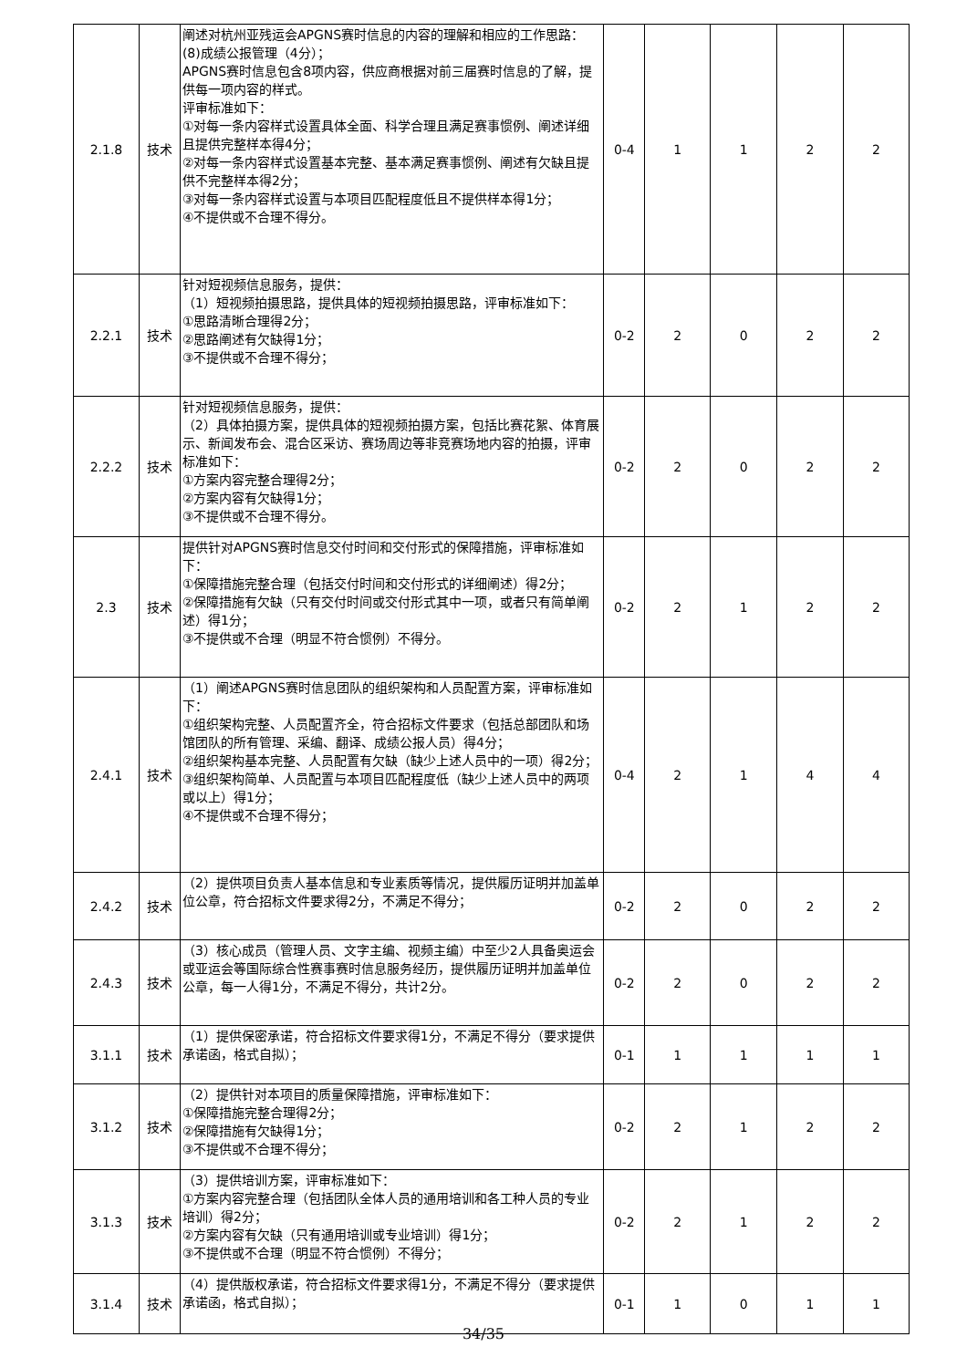| 2.1.8 | 技术 | 阐述对杭州亚残运会APGNS赛时信息的内容的理解和相应的工作思路： (8)成绩公报管理（4分）； APGNS赛时信息包含8项内容，供应商根据对前三届赛时信息的了解，提供每一项内容的样式。 评审标准如下： ①对每一条内容样式设置具体全面、科学合理且满足赛事惯例、阐述详细且提供完整样本得4分； ②对每一条内容样式设置基本完整、基本满足赛事惯例、阐述有欠缺且提供不完整样本得2分； ③对每一条内容样式设置与本项目匹配程度低且不提供样本得1分； ④不提供或不合理不得分。 | 0-4 | 1 | 1 | 2 | 2 |
| 2.2.1 | 技术 | 针对短视频信息服务，提供： （1）短视频拍摄思路，提供具体的短视频拍摄思路，评审标准如下： ①思路清晰合理得2分； ②思路阐述有欠缺得1分； ③不提供或不合理不得分； | 0-2 | 2 | 0 | 2 | 2 |
| 2.2.2 | 技术 | 针对短视频信息服务，提供： （2）具体拍摄方案，提供具体的短视频拍摄方案，包括比赛花絮、体育展示、新闻发布会、混合区采访、赛场周边等非竞赛场地内容的拍摄，评审标准如下： ①方案内容完整合理得2分； ②方案内容有欠缺得1分； ③不提供或不合理不得分。 | 0-2 | 2 | 0 | 2 | 2 |
| 2.3 | 技术 | 提供针对APGNS赛时信息交付时间和交付形式的保障措施，评审标准如下： ①保障措施完整合理（包括交付时间和交付形式的详细阐述）得2分； ②保障措施有欠缺（只有交付时间或交付形式其中一项，或者只有简单阐述）得1分； ③不提供或不合理（明显不符合惯例）不得分。 | 0-2 | 2 | 1 | 2 | 2 |
| 2.4.1 | 技术 | （1）阐述APGNS赛时信息团队的组织架构和人员配置方案，评审标准如下： ①组织架构完整、人员配置齐全，符合招标文件要求（包括总部团队和场馆团队的所有管理、采编、翻译、成绩公报人员）得4分； ②组织架构基本完整、人员配置有欠缺（缺少上述人员中的一项）得2分； ③组织架构简单、人员配置与本项目匹配程度低（缺少上述人员中的两项或以上）得1分； ④不提供或不合理不得分； | 0-4 | 2 | 1 | 4 | 4 |
| 2.4.2 | 技术 | （2）提供项目负责人基本信息和专业素质等情况，提供履历证明并加盖单位公章，符合招标文件要求得2分，不满足不得分； | 0-2 | 2 | 0 | 2 | 2 |
| 2.4.3 | 技术 | （3）核心成员（管理人员、文字主编、视频主编）中至少2人具备奥运会或亚运会等国际综合性赛事赛时信息服务经历，提供履历证明并加盖单位公章，每一人得1分，不满足不得分，共计2分。 | 0-2 | 2 | 0 | 2 | 2 |
| 3.1.1 | 技术 | （1）提供保密承诺，符合招标文件要求得1分，不满足不得分（要求提供承诺函，格式自拟）； | 0-1 | 1 | 1 | 1 | 1 |
| 3.1.2 | 技术 | （2）提供针对本项目的质量保障措施，评审标准如下： ①保障措施完整合理得2分； ②保障措施有欠缺得1分； ③不提供或不合理不得分； | 0-2 | 2 | 1 | 2 | 2 |
| 3.1.3 | 技术 | （3）提供培训方案，评审标准如下： ①方案内容完整合理（包括团队全体人员的通用培训和各工种人员的专业培训）得2分； ②方案内容有欠缺（只有通用培训或专业培训）得1分； ③不提供或不合理（明显不符合惯例）不得分； | 0-2 | 2 | 1 | 2 | 2 |
| 3.1.4 | 技术 | （4）提供版权承诺，符合招标文件要求得1分，不满足不得分（要求提供承诺函，格式自拟）； | 0-1 | 1 | 0 | 1 | 1 |
34/35